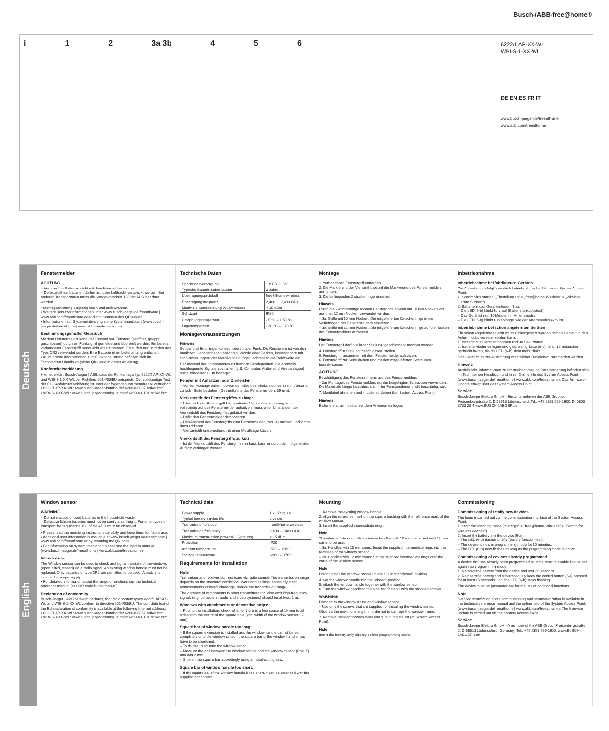Busch-/ABB-free@home®
i 1 2 3a 3b 4 5 6
6222/1 AP-XX-WL
WBI-S-1-XX-WL
DE EN ES FR IT
www.busch-jaeger.de/freeathome
www.abb.com/freeathome
Deutsch
Fenstermelder
ACHTUNG
– Verbrauchte Batterien nicht mit dem Hausmüll entsorgen.
– Defekte Lithiumbatterien dürfen nicht per Luftfracht verschickt werden. Bei anderen Transportarten muss die Sondervorschrift 188 der ADR beachtet werden.
▪ Montageanleitung sorgfältig lesen und aufbewahren.
▪ Weitere Benutzerinformationen unter www.busch-jaeger.de/freeathome | www.abb.com/freeathome oder durch Scannen des QR-Codes.
▪ Informationen zur Systemeinbindung siehe Systemhandbuch (www.busch-jaeger.de/freeathome | www.abb.com/freeathome)
Bestimmungsgemäßer Gebrauch
Mit dem Fenstermelder kann der Zustand von Fenstern (geöffnet, gekippt, geschlossen) durch ein Funksignal gemeldet und überprüft werden. Ein bereits vorhandener Fenstergriff muss nicht ersetzt werden. Es dürfen nur Batterien des Typs CR2 verwendet werden. Eine Batterie ist im Lieferumfang enthalten.
▪ Ausführliche Informationen zum Funktionsumfang befinden sich im Technischen Handbuch (siehe QR-Code in dieser Anleitung)
Konformitätserklärung
Hiermit erklärt Busch-Jaeger | ABB, dass der Funkanlagentyp 6222/1 AP-XX-WL und WBI-S-1-XX-WL der Richtlinie 2014/53/EU entspricht. Der vollständige Text der EU-Konformitätserklärung ist unter der folgenden Internetadresse verfügbar:
▪ 6222/1 AP-XX-WL: www.busch-jaeger-katalog.de/ 6200-0-0067,artikel.html
▪ WBI-S-1-XX-WL: www.busch-jaeger-catalogue.com/ 6200-0-0101,artikel.html
Technische Daten
| Spannungsversorgung | 1 x CR 2; 3 V |
| Typische Batterie-Lebensdauer | 3 Jahre |
| Übertragungsprotokoll | free@home wireless |
| Übertragungsfrequenz | 2,400 … 2,483 GHz |
| Maximale Sendeleistung WL (wireless) | < 15 dBm |
| Schutzart | IP20 |
| Umgebungstemperatur | - 5 °C – + 50 °C |
| Lagertemperatur | - 20 °C – + 70 °C |
Montagevoraussetzungen
Hinweis
Sender und Empfänger kommunizieren über Funk. Die Reichweite ist von den baulichen Gegebenheiten abhängig. Wände oder Decken, insbesondere mit Stahlarmierungen oder Metallverkleidungen, schränken die Reichweite ein.
Der Abstand der Komponenten zu fremden Sendegeräten, die ebenfalls hochfrequente Signale abstrahlen (z.B. Computer, Audio- und Videoanlagen) sollte mindestens 1 m betragen.
Fenster mit Aufsätzen oder Zierleisten:
– Vor der Montage prüfen, ob von der Mitte des Vierkantloches 19 mm Abstand zu jeder Seite bestehen (Gesamtbreite des Fenstermelders 39 mm).
Vierkantstift des Fenstergriffes zu lang:
– Lässt sich der Fenstergriff bei montierter Vierkantverlängerung nicht vollständig auf den Fenstermelder aufsetzen, muss unter Umständen der Vierkantstift des Fenstergriffes gekürzt werden.
– Dafür den Fenstermelder demontieren.
– Den Abstand des Fenstergriffs zum Fenstermelder (Pos. X) messen und 2 mm dazu addieren.
– Vierkantstift entsprechend mit einer Metallsäge kürzen.
Vierkantstift des Fenstergriffs zu kurz:
– Ist der Vierkantstift des Fenstergriffes zu kurz, kann er durch den mitgelieferten Aufsatz verlängert werden.
Montage
1. Vorhandenen Fenstergriff entfernen.
2. Die Markierung der Vierkanthülse auf die Markierung des Fenstermelders ausrichten.
3. Die beiliegenden Zwischenringe einsetzen.
Hinweis
Durch die Zwischenringe können Fenstergriffe sowohl mit 10 mm Nocken, als auch mit 12 mm Nocken verwendet werden.
– 3a: Griffe mit 10 mm Nocken: Die mitgelieferten Zwischenringe in die Vertiefungen des Fenstermelders einsetzen.
– 3b: Griffe mit 12 mm Nocken: Die mitgelieferten Zwischenringe auf die Nocken des Fenstermelders aufsetzen.
Hinweis
Der Fenstergriff darf nur in der Stellung "geschlossen" montiert werden.
4. Fenstergriff in Stellung "geschlossen" stellen.
5. Fenstergriff zusammen mit dem Fenstermelder aufsetzen.
6. Fenstergriff zur Seite drehen und mit den mitgelieferten Schrauben festschrauben.
ACHTUNG
Beschädigung des Fensterrahmens und des Fenstermelders
– Zur Montage des Fenstermelders nur die beigefügten Schrauben verwenden. Die Maximale Länge beachten, damit der Fensterrahmen nicht beschädigt wird.
7. Identlabel abziehen und in Liste einkleben (bei System Access Point).
Hinweis
Batterie erst unmittelbar vor dem Anlernen einlegen.
Inbetriebnahme
Inbetriebnahme bei fabrikneuen Geräten
Die Anmeldung erfolgt über die Inbetriebnahmeoberfläche des System Access Point.
1. Scanmodus starten („Einstellungen" > „free@home-Wireless" > „Wireless Geräte Suchen").
2. Batterie in das Gerät einlegen (6-a).
– Die LED (6-b) blinkt kurz auf (Batteriefunktionstest).
– Das Gerät ist nun 10 Minuten im Anlernmodus.
– Die LED (6-b) blinkt nun solange, wie der Anlernmodus aktiv ist.
Inbetriebnahme bei schon angelernten Geräten
Ein schon angelerntes Gerät muss zurückgesetzt werden,damit es erneut in den Anlernmodus versetzt werden kann.
1. Batterie aus Gerät entnehmen und 30 Sek. warten.
2. Batterie wieder einlegen und gleichzeitig Taste (6-c) mind. 15 Sekunden gedrückt halten, bis die LED (6-b) nicht mehr blinkt.
Das Gerät muss zur Ausführung zusätzlicher Funktionen parametriert werden.
Hinweis
Ausführliche Informationen zu Inbetriebnahme und Parametrierung befinden sich im Technischen Handbuch und in der Onlinehilfe des System Access Point (www.busch-jaeger.de/freeathome | www.abb.com/freeathome). Das Firmware-Update erfolgt über den System Access Point.
Service
Busch-Jaeger Elektro GmbH - Ein Unternehmen der ABB Gruppe, Freisenbergstraße 2, D-58513 Lüdenscheid, Tel.: +49 2351 956-1600; D: 0800 3733 28 4 www.BUSCH-JAEGER.de
English
Window sensor
WARNING
– Do not dispose of used batteries in the household waste.
– Defective lithium batteries must not be sent via air freight. For other types of transport the regulations 188 of the ADR must be observed.
▪ Please read the mounting instructions carefully and keep them for future use.
▪ Additional user information is available at www.busch-jaeger.de/freeathome | www.abb.com/freeathome or by scanning the QR code.
▪ For information on system integration please see the system manual (www.busch-jaeger.de/freeathome | www.abb.com/freeathome)
Intended use
The Window sensor can be used to check and signal the state of the windows (open, tilted, closed) via a radio signal. An existing window handle must not be replaced. Only batteries of type CR2 are permitted to be used. A battery is included in scope supply.
▪ For detailed information about the range of functions see the technical reference manual (see QR code in this manual).
Declaration of conformity
Busch-Jaeger | ABB herewith declares, that radio system types 6222/1 AP-XX-WL and WBI-S-1-XX-WL conform to directive 2014/53/EU. The complete text of the EU declaration of conformity is available at the following Internet address:
▪ 6222/1 AP-XX-WL: www.busch-jaeger-katalog.de/ 6200-0-0067,artikel.html
▪ WBI-S-1-XX-WL: www.busch-jaeger-catalogue.com/ 6200-0-0101,artikel.html
Technical data
| Power supply | 1 x CR 2; 3 V |
| Typical battery service life | 3 years |
| Transmission protocol | free@home wireless |
| Transmission frequency | 2.400 - 2.483 GHz |
| Maximum transmission power WL (wireless) | < 15 dBm |
| Protection | IP20 |
| Ambient temperature | -5°C – +50°C |
| Storage temperature | -20°C – +70°C |
Requirements for installation
Note
Transmitter and receiver communicate via radio control. The transmission range depends on the structural conditions. Walls and ceilings, especially steel reinforcements or metal claddings, reduce the transmission range.
The distance of components to other transmitters that also emit high-frequency signals (e.g. computers, audio and video systems) should be at least 1 m.
Windows with attachments or decorative strips:
– Prior to the installation, check whether there is a free space of 19 mm to all sides from the centre of the square hole (total width of the window sensor: 39 mm).
Square bar of window handle too long:
– If the square extension is installed and the window handle cannot be set completely onto the window sensor, the square bar of the window handle may have to be shortened.
– To do this, dismantle the window sensor.
– Measure the gap between the window handle and the window sensor (Pos. X) and add 2 mm.
– Shorten the square bar accordingly using a metal-cutting saw.
Square bar of window handle too short:
– If the square bar of the window handle is too short, it can be extended with the supplied attachment.
Mounting
1. Remove the existing window handle.
2. Align the reference mark on the square bushing with the reference mark of the window sensor.
3. Insert the supplied intermediate rings.
Note
The intermediate rings allow window handles with 10 mm cams and with 12 mm cams to be used.
– 3a: Handles with 10 mm cams: Insert the supplied intermediate rings into the recesses of the window sensor.
– 3a: Handles with 12 mm cams: Set the supplied intermediate rings onto the cams of the window sensor.
Note
Do not install the window handle unless it is in the “closed” position.
4. Set the window handle into the "closed" position.
5. Attach the window handle together with the window sensor.
6. Turn the window handle to the side and fasten it with the supplied screws.
WARNING
Damage to the window frame and window sensor
– Use only the screws that are supplied for installing the window sensor. Observe the maximum length in order not to damage the window frame.
7. Remove the identification label and glue it into the list (at System Access Point).
Note
Insert the battery only directly before programming starts.
Commissioning
Commissioning of totally new devices
The login is carried out via the commissioning interface of the System Access Point.
1. Start the scanning mode ("Settings" > "free@home-Wireless" > "Search for wireless devices").
2. Insert the battery into the device (6-a).
– The LED (6-b) flashes briefly (battery function test).
– The device is now in programming mode for 10 minutes.
– The LED (6-b) now flashes as long as the programming mode is active.
Commissioning of devices already programmed
A device that has already been programmed must be reset to enable it to be set again into programming mode.
1. Remove the battery from the device and wait 30 seconds.
2. Reinsert the battery and simultaneously keep the central button (6-c) pressed for at least 15 seconds, until the LED (6-b) stops flashing.
The device must be parameterized for the use of additional functions.
Note
Detailed information about commissioning and parameterization is available in the technical reference manual and the online help of the System Access Point. (www.busch-jaeger.de/freeathome | www.abb.com/freeathome). The firmware update is carried out via the System Access Point.
Service
Busch-Jaeger Elektro GmbH - A member of the ABB Group, Freisenbergstraße 2, D-58513 Lüdenscheid, Germany, Tel.: +49 2351 956-1600; www.BUSCH-JAEGER.com